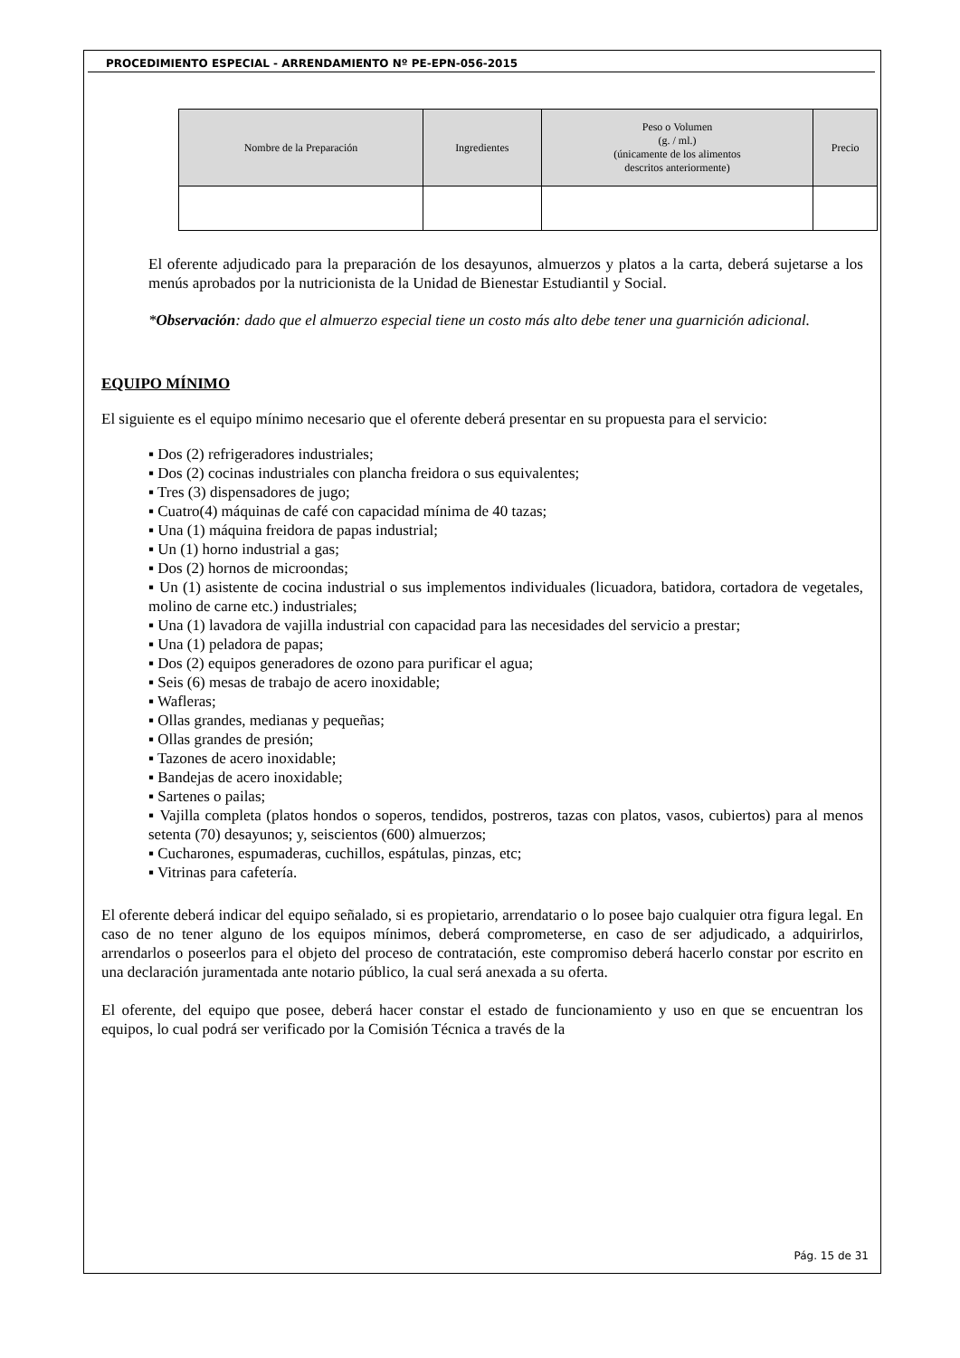PROCEDIMIENTO ESPECIAL - ARRENDAMIENTO Nº PE-EPN-056-2015
| Nombre de la Preparación | Ingredientes | Peso o Volumen (g. / ml.) (únicamente de los alimentos descritos anteriormente) | Precio |
| --- | --- | --- | --- |
El oferente adjudicado para la preparación de los desayunos, almuerzos y platos a la carta, deberá sujetarse a los menús aprobados por la nutricionista de la Unidad de Bienestar Estudiantil y Social.
*Observación: dado que el almuerzo especial tiene un costo más alto debe tener una guarnición adicional.
EQUIPO MÍNIMO
El siguiente es el equipo mínimo necesario que el oferente deberá presentar en su propuesta para el servicio:
▪ Dos (2) refrigeradores industriales;
▪ Dos (2) cocinas industriales con plancha freidora o sus equivalentes;
▪ Tres (3) dispensadores de jugo;
▪ Cuatro(4) máquinas de café con capacidad mínima de 40 tazas;
▪ Una (1) máquina freidora de papas industrial;
▪ Un (1) horno industrial a gas;
▪ Dos (2) hornos de microondas;
▪ Un (1) asistente de cocina industrial o sus implementos individuales (licuadora, batidora, cortadora de vegetales, molino de carne etc.) industriales;
▪ Una (1) lavadora de vajilla industrial con capacidad para las necesidades del servicio a prestar;
▪ Una (1) peladora de papas;
▪ Dos (2) equipos generadores de ozono para purificar el agua;
▪ Seis (6) mesas de trabajo de acero inoxidable;
▪ Wafleras;
▪ Ollas grandes, medianas y pequeñas;
▪ Ollas grandes de presión;
▪ Tazones de acero inoxidable;
▪ Bandejas de acero inoxidable;
▪ Sartenes o pailas;
▪ Vajilla completa (platos hondos o soperos, tendidos, postreros, tazas con platos, vasos, cubiertos) para al menos setenta (70) desayunos; y, seiscientos (600) almuerzos;
▪ Cucharones, espumaderas, cuchillos, espátulas, pinzas, etc;
▪ Vitrinas para cafetería.
El oferente deberá indicar del equipo señalado, si es propietario, arrendatario o lo posee bajo cualquier otra figura legal. En caso de no tener alguno de los equipos mínimos, deberá comprometerse, en caso de ser adjudicado, a adquirirlos, arrendarlos o poseerlos para el objeto del proceso de contratación, este compromiso deberá hacerlo constar por escrito en una declaración juramentada ante notario público, la cual será anexada a su oferta.
El oferente, del equipo que posee, deberá hacer constar el estado de funcionamiento y uso en que se encuentran los equipos, lo cual podrá ser verificado por la Comisión Técnica a través de la
Pág. 15 de 31